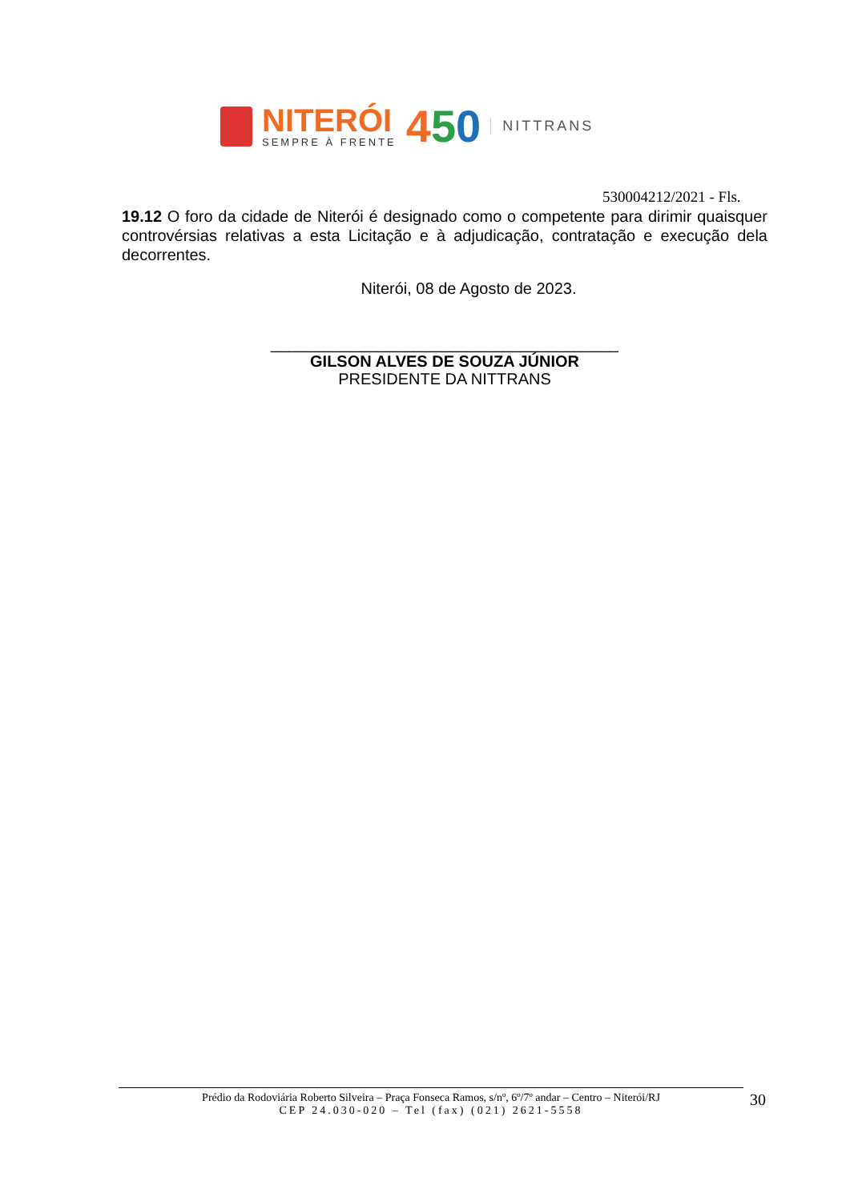NITERÓI
SEMPRE À FRENTE
450
NITTRANS
530004212/2021 - Fls.
19.12 O foro da cidade de Niterói é designado como o competente para dirimir quaisquer controvérsias relativas a esta Licitação e à adjudicação, contratação e execução dela decorrentes.
Niterói, 08 de Agosto de 2023.
_______________________________________
GILSON ALVES DE SOUZA JÚNIOR
PRESIDENTE DA NITTRANS
Prédio da Rodoviária Roberto Silveira – Praça Fonseca Ramos, s/nº, 6º/7º andar – Centro – Niterói/RJ
CEP 24.030-020 – Tel (fax) (021) 2621-5558
30